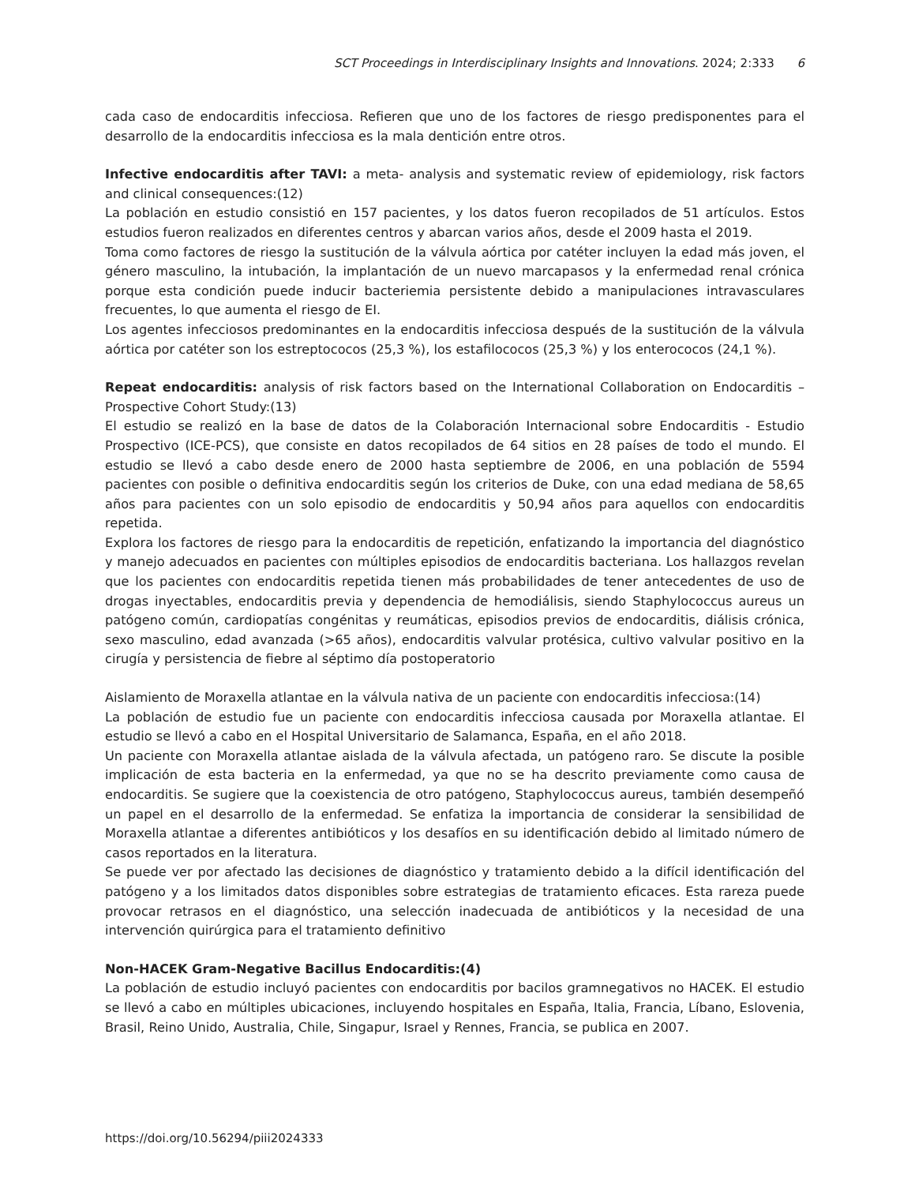SCT Proceedings in Interdisciplinary Insights and Innovations. 2024; 2:333 6
cada caso de endocarditis infecciosa. Refieren que uno de los factores de riesgo predisponentes para el desarrollo de la endocarditis infecciosa es la mala dentición entre otros.
Infective endocarditis after TAVI: a meta- analysis and systematic review of epidemiology, risk factors and clinical consequences:(12)
La población en estudio consistió en 157 pacientes, y los datos fueron recopilados de 51 artículos. Estos estudios fueron realizados en diferentes centros y abarcan varios años, desde el 2009 hasta el 2019.
Toma como factores de riesgo la sustitución de la válvula aórtica por catéter incluyen la edad más joven, el género masculino, la intubación, la implantación de un nuevo marcapasos y la enfermedad renal crónica porque esta condición puede inducir bacteriemia persistente debido a manipulaciones intravasculares frecuentes, lo que aumenta el riesgo de EI.
Los agentes infecciosos predominantes en la endocarditis infecciosa después de la sustitución de la válvula aórtica por catéter son los estreptococos (25,3 %), los estafilococos (25,3 %) y los enterococos (24,1 %).
Repeat endocarditis: analysis of risk factors based on the International Collaboration on Endocarditis – Prospective Cohort Study:(13)
El estudio se realizó en la base de datos de la Colaboración Internacional sobre Endocarditis - Estudio Prospectivo (ICE-PCS), que consiste en datos recopilados de 64 sitios en 28 países de todo el mundo. El estudio se llevó a cabo desde enero de 2000 hasta septiembre de 2006, en una población de 5594 pacientes con posible o definitiva endocarditis según los criterios de Duke, con una edad mediana de 58,65 años para pacientes con un solo episodio de endocarditis y 50,94 años para aquellos con endocarditis repetida.
Explora los factores de riesgo para la endocarditis de repetición, enfatizando la importancia del diagnóstico y manejo adecuados en pacientes con múltiples episodios de endocarditis bacteriana. Los hallazgos revelan que los pacientes con endocarditis repetida tienen más probabilidades de tener antecedentes de uso de drogas inyectables, endocarditis previa y dependencia de hemodiálisis, siendo Staphylococcus aureus un patógeno común, cardiopatías congénitas y reumáticas, episodios previos de endocarditis, diálisis crónica, sexo masculino, edad avanzada (>65 años), endocarditis valvular protésica, cultivo valvular positivo en la cirugía y persistencia de fiebre al séptimo día postoperatorio
Aislamiento de Moraxella atlantae en la válvula nativa de un paciente con endocarditis infecciosa:(14)
La población de estudio fue un paciente con endocarditis infecciosa causada por Moraxella atlantae. El estudio se llevó a cabo en el Hospital Universitario de Salamanca, España, en el año 2018.
Un paciente con Moraxella atlantae aislada de la válvula afectada, un patógeno raro. Se discute la posible implicación de esta bacteria en la enfermedad, ya que no se ha descrito previamente como causa de endocarditis. Se sugiere que la coexistencia de otro patógeno, Staphylococcus aureus, también desempeñó un papel en el desarrollo de la enfermedad. Se enfatiza la importancia de considerar la sensibilidad de Moraxella atlantae a diferentes antibióticos y los desafíos en su identificación debido al limitado número de casos reportados en la literatura.
Se puede ver por afectado las decisiones de diagnóstico y tratamiento debido a la difícil identificación del patógeno y a los limitados datos disponibles sobre estrategias de tratamiento eficaces. Esta rareza puede provocar retrasos en el diagnóstico, una selección inadecuada de antibióticos y la necesidad de una intervención quirúrgica para el tratamiento definitivo
Non-HACEK Gram-Negative Bacillus Endocarditis:(4)
La población de estudio incluyó pacientes con endocarditis por bacilos gramnegativos no HACEK. El estudio se llevó a cabo en múltiples ubicaciones, incluyendo hospitales en España, Italia, Francia, Líbano, Eslovenia, Brasil, Reino Unido, Australia, Chile, Singapur, Israel y Rennes, Francia, se publica en 2007.
https://doi.org/10.56294/piii2024333